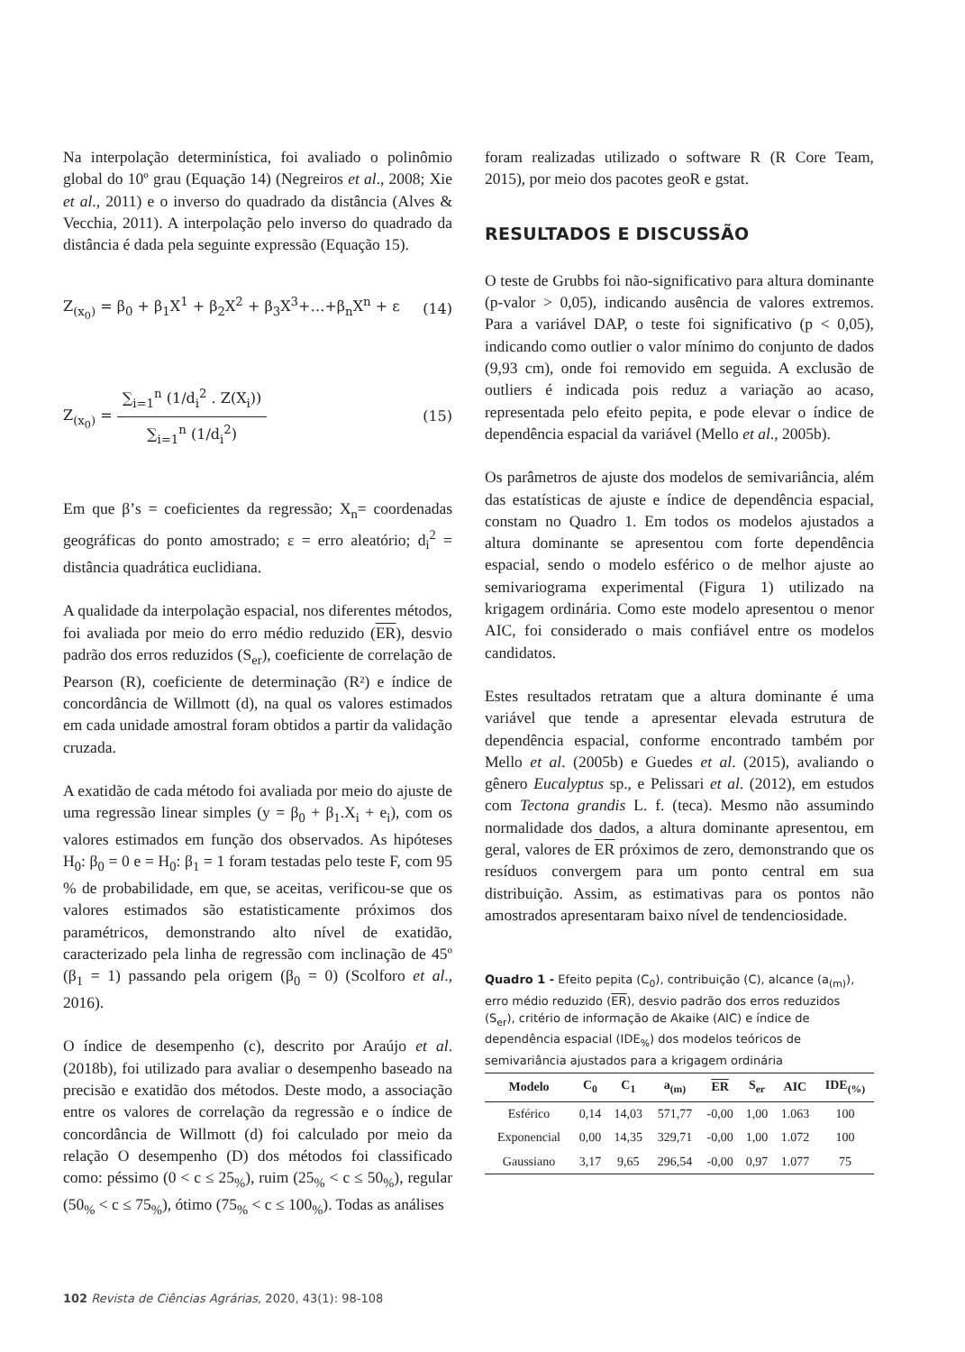Na interpolação determinística, foi avaliado o polinômio global do 10º grau (Equação 14) (Negreiros et al., 2008; Xie et al., 2011) e o inverso do quadrado da distância (Alves & Vecchia, 2011). A interpolação pelo inverso do quadrado da distância é dada pela seguinte expressão (Equação 15).
Z<sub>(x<sub>0</sub>)</sub> = β<sub>0</sub> + β<sub>1</sub>X<sup>1</sup> + β<sub>2</sub>X<sup>2</sup> + β<sub>3</sub>X<sup>3</sup>+…+β<sub>n</sub>X<sup>n</sup> + ε (14)
Z<sub>(x<sub>0</sub>)</sub> = ∑<sub>i=1</sub><sup>n</sup> (1/d<sub>i</sub><sup>2</sup> . Z(X<sub>i</sub>)) ∑<sub>i=1</sub><sup>n</sup> (1/d<sub>i</sub><sup>2</sup>) (15)
Em que β’s = coeficientes da regressão; X<sub>n</sub>= coordenadas geográficas do ponto amostrado; ε = erro aleatório; d<sub>i</sub><sup>2</sup> = distância quadrática euclidiana.
A qualidade da interpolação espacial, nos diferentes métodos, foi avaliada por meio do erro médio reduzido (ER), desvio padrão dos erros reduzidos (S<sub>er</sub>), coeficiente de correlação de Pearson (R), coeficiente de determinação (R²) e índice de concordância de Willmott (d), na qual os valores estimados em cada unidade amostral foram obtidos a partir da validação cruzada.
A exatidão de cada método foi avaliada por meio do ajuste de uma regressão linear simples (y = β<sub>0</sub> + β<sub>1</sub>.X<sub>i</sub> + e<sub>i</sub>), com os valores estimados em função dos observados. As hipóteses H<sub>0</sub>: β<sub>0</sub> = 0 e = H<sub>0</sub>: β<sub>1</sub> = 1 foram testadas pelo teste F, com 95 % de probabilidade, em que, se aceitas, verificou-se que os valores estimados são estatisticamente próximos dos paramétricos, demonstrando alto nível de exatidão, caracterizado pela linha de regressão com inclinação de 45º (β<sub>1</sub> = 1) passando pela origem (β<sub>0</sub> = 0) (Scolforo et al., 2016).
O índice de desempenho (c), descrito por Araújo et al. (2018b), foi utilizado para avaliar o desempenho baseado na precisão e exatidão dos métodos. Deste modo, a associação entre os valores de correlação da regressão e o índice de concordância de Willmott (d) foi calculado por meio da relação O desempenho (D) dos métodos foi classificado como: péssimo (0 < c ≤ 25<sub>%</sub>), ruim (25<sub>%</sub> < c ≤ 50<sub>%</sub>), regular (50<sub>%</sub> < c ≤ 75<sub>%</sub>), ótimo (75<sub>%</sub> < c ≤ 100<sub>%</sub>). Todas as análises
foram realizadas utilizado o software R (R Core Team, 2015), por meio dos pacotes geoR e gstat.
RESULTADOS E DISCUSSÃO
O teste de Grubbs foi não-significativo para altura dominante (p-valor > 0,05), indicando ausência de valores extremos. Para a variável DAP, o teste foi significativo (p < 0,05), indicando como outlier o valor mínimo do conjunto de dados (9,93 cm), onde foi removido em seguida. A exclusão de outliers é indicada pois reduz a variação ao acaso, representada pelo efeito pepita, e pode elevar o índice de dependência espacial da variável (Mello et al., 2005b).
Os parâmetros de ajuste dos modelos de semivariância, além das estatísticas de ajuste e índice de dependência espacial, constam no Quadro 1. Em todos os modelos ajustados a altura dominante se apresentou com forte dependência espacial, sendo o modelo esférico o de melhor ajuste ao semivariograma experimental (Figura 1) utilizado na krigagem ordinária. Como este modelo apresentou o menor AIC, foi considerado o mais confiável entre os modelos candidatos.
Estes resultados retratam que a altura dominante é uma variável que tende a apresentar elevada estrutura de dependência espacial, conforme encontrado também por Mello et al. (2005b) e Guedes et al. (2015), avaliando o gênero Eucalyptus sp., e Pelissari et al. (2012), em estudos com Tectona grandis L. f. (teca). Mesmo não assumindo normalidade dos dados, a altura dominante apresentou, em geral, valores de ER próximos de zero, demonstrando que os resíduos convergem para um ponto central em sua distribuição. Assim, as estimativas para os pontos não amostrados apresentaram baixo nível de tendenciosidade.
Quadro 1 - Efeito pepita (C<sub>0</sub>), contribuição (C), alcance (a<sub>(m)</sub>), erro médio reduzido (ER), desvio padrão dos erros reduzidos (S<sub>er</sub>), critério de informação de Akaike (AIC) e índice de dependência espacial (IDE<sub>%</sub>) dos modelos teóricos de semivariância ajustados para a krigagem ordinária
| Modelo | C<sub>0</sub> | C<sub>1</sub> | a<sub>(m)</sub> | ER | S<sub>er</sub> | AIC | IDE<sub>(%)</sub> |
| --- | --- | --- | --- | --- | --- | --- | --- |
| Esférico | 0,14 | 14,03 | 571,77 | -0,00 | 1,00 | 1.063 | 100 |
| Exponencial | 0,00 | 14,35 | 329,71 | -0,00 | 1,00 | 1.072 | 100 |
| Gaussiano | 3,17 | 9,65 | 296,54 | -0,00 | 0,97 | 1.077 | 75 |
102 Revista de Ciências Agrárias, 2020, 43(1): 98-108